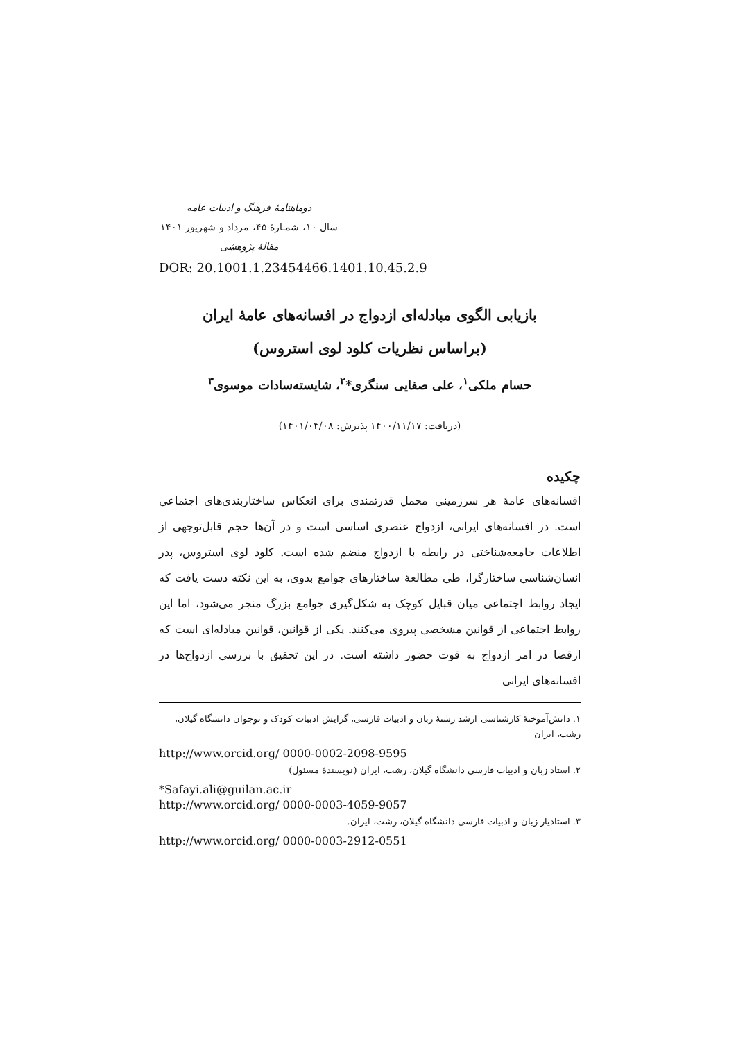دوماهنامهٔ فرهنگ و ادبیات عامه
سال ۱۰، شمـارهٔ ۴۵، مرداد و شهریور ۱۴۰۱
مقالهٔ پژوهشی
DOR: 20.1001.1.23454466.1401.10.45.2.9
بازیابی الگوی مبادله‌ای ازدواج در افسانه‌های عامهٔ ایران
(براساس نظریات کلود لوی استروس)
حسام ملکی<sup>۱</sup>، علی صفایی سنگری*<sup>۲</sup>، شایسته‌سادات موسوی<sup>۳</sup>
(دریافت: ۱۴۰۰/۱۱/۱۷ پذیرش: ۱۴۰۱/۰۴/۰۸)
چکیده
افسانه‌های عامهٔ هر سرزمینی محمل قدرتمندی برای انعکاس ساختاربندی‌های اجتماعی است. در افسانه‌های ایرانی، ازدواج عنصری اساسی است و در آن‌ها حجم قابل‌توجهی از اطلاعات جامعه‌شناختی در رابطه با ازدواج منضم شده است. کلود لوی استروس، پدر انسان‌شناسی ساختارگرا، طی مطالعهٔ ساختارهای جوامع بدوی، به این نکته دست یافت که ایجاد روابط اجتماعی میان قبایل کوچک به شکل‌گیری جوامع بزرگ منجر می‌شود، اما این روابط اجتماعی از قوانین مشخصی پیروی می‌کنند. یکی از قوانین، قوانین مبادله‌ای است که ازقضا در امر ازدواج به قوت حضور داشته است. در این تحقیق با بررسی ازدواج‌ها در افسانه‌های ایرانی
۱. دانش‌آموختهٔ کارشناسی ارشد رشتهٔ زبان و ادبیات فارسی، گرایش ادبیات کودک و نوجوان دانشگاه گیلان، رشت، ایران
http://www.orcid.org/ 0000-0002-2098-9595
۲. استاد زبان و ادبیات فارسی دانشگاه گیلان، رشت، ایران (نویسندهٔ مسئول)
*Safayi.ali@guilan.ac.ir
http://www.orcid.org/ 0000-0003-4059-9057
۳. استادیار زبان و ادبیات فارسی دانشگاه گیلان، رشت، ایران.
http://www.orcid.org/ 0000-0003-2912-0551